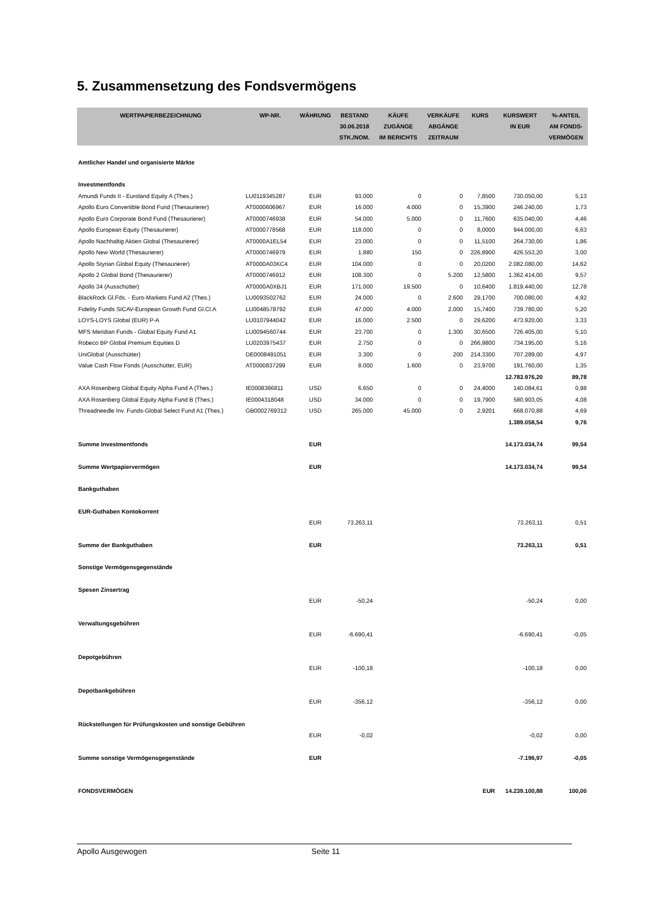5. Zusammensetzung des Fondsvermögens
| WERTPAPIERBEZEICHNUNG | WP-NR. | WÄHRUNG | BESTAND 30.06.2018 STK./NOM. | KÄUFE ZUGÄNGE IM BERICHTS | VERKÄUFE ABGÄNGE ZEITRAUM | KURS | KURSWERT IN EUR | %-ANTEIL AM FONDS- VERMÖGEN |
| --- | --- | --- | --- | --- | --- | --- | --- | --- |
| Amtlicher Handel und organisierte Märkte | | | | | | | | |
| Investmentfonds | | | | | | | | |
| Amundi Funds II - Euroland Equity A (Thes.) | LU0119345287 | EUR | 93.000 | 0 | 0 | 7,8500 | 730.050,00 | 5,13 |
| Apollo Euro Convertible Bond Fund (Thesaurierer) | AT0000606967 | EUR | 16.000 | 4.000 | 0 | 15,3900 | 246.240,00 | 1,73 |
| Apollo Euro Corporate Bond Fund (Thesaurierer) | AT0000746938 | EUR | 54.000 | 5.000 | 0 | 11,7600 | 635.040,00 | 4,46 |
| Apollo European Equity (Thesaurierer) | AT0000778568 | EUR | 118.000 | 0 | 0 | 8,0000 | 944.000,00 | 6,63 |
| Apollo Nachhaltig Aktien Global (Thesaurierer) | AT0000A1EL54 | EUR | 23.000 | 0 | 0 | 11,5100 | 264.730,00 | 1,86 |
| Apollo New World (Thesaurierer) | AT0000746979 | EUR | 1.880 | 150 | 0 | 226,8900 | 426.553,20 | 3,00 |
| Apollo Styrian Global Equity (Thesaurierer) | AT0000A03KC4 | EUR | 104.000 | 0 | 0 | 20,0200 | 2.082.080,00 | 14,62 |
| Apollo 2 Global Bond (Thesaurierer) | AT0000746912 | EUR | 108.300 | 0 | 5.200 | 12,5800 | 1.362.414,00 | 9,57 |
| Apollo 34 (Ausschütter) | AT0000A0XBJ1 | EUR | 171.000 | 19.500 | 0 | 10,6400 | 1.819.440,00 | 12,78 |
| BlackRock Gl.Fds. - Euro-Markets Fund A2 (Thes.) | LU0093502762 | EUR | 24.000 | 0 | 2.600 | 29,1700 | 700.080,00 | 4,92 |
| Fidelity Funds SICAV-European Growth Fund Gl.Cl.A | LU0048578792 | EUR | 47.000 | 4.000 | 2.000 | 15,7400 | 739.780,00 | 5,20 |
| LOYS-LOYS Global (EUR) P-A | LU0107944042 | EUR | 16.000 | 2.500 | 0 | 29,6200 | 473.920,00 | 3,33 |
| MFS Meridian Funds - Global Equity Fund A1 | LU0094560744 | EUR | 23.700 | 0 | 1.300 | 30,6500 | 726.405,00 | 5,10 |
| Robeco BP Global Premium Equities D | LU0203975437 | EUR | 2.750 | 0 | 0 | 266,9800 | 734.195,00 | 5,16 |
| UniGlobal (Ausschütter) | DE0008491051 | EUR | 3.300 | 0 | 200 | 214,3300 | 707.289,00 | 4,97 |
| Value Cash Flow Fonds (Ausschütter, EUR) | AT0000837299 | EUR | 8.000 | 1.600 | 0 | 23,9700 | 191.760,00 | 1,35 |
| | | | | | | | 12.783.976,20 | 89,78 |
| AXA Rosenberg Global Equity Alpha Fund A (Thes.) | IE0008366811 | USD | 6.650 | 0 | 0 | 24,4000 | 140.084,61 | 0,98 |
| AXA Rosenberg Global Equity Alpha Fund B (Thes.) | IE0004318048 | USD | 34.000 | 0 | 0 | 19,7900 | 580.903,05 | 4,08 |
| Threadneedle Inv. Funds-Global Select Fund A1 (Thes.) | GB0002769312 | USD | 265.000 | 45.000 | 0 | 2,9201 | 668.070,88 | 4,69 |
| | | | | | | | 1.389.058,54 | 9,76 |
| Summe Investmentfonds | | EUR | | | | | 14.173.034,74 | 99,54 |
| Summe Wertpapiervermögen | | EUR | | | | | 14.173.034,74 | 99,54 |
| Bankguthaben | | | | | | | | |
| EUR-Guthaben Kontokorrent | | | | | | | | |
| | | EUR | 73.263,11 | | | | 73.263,11 | 0,51 |
| Summe der Bankguthaben | | EUR | | | | | 73.263,11 | 0,51 |
| Sonstige Vermögensgegenstände | | | | | | | | |
| Spesen Zinsertrag | | | | | | | | |
| | | EUR | -50,24 | | | | -50,24 | 0,00 |
| Verwaltungsgebühren | | | | | | | | |
| | | EUR | -6.690,41 | | | | -6.690,41 | -0,05 |
| Depotgebühren | | | | | | | | |
| | | EUR | -100,18 | | | | -100,18 | 0,00 |
| Depotbankgebühren | | | | | | | | |
| | | EUR | -356,12 | | | | -356,12 | 0,00 |
| Rückstellungen für Prüfungskosten und sonstige Gebühren | | | | | | | | |
| | | EUR | -0,02 | | | | -0,02 | 0,00 |
| Summe sonstige Vermögensgegenstände | | EUR | | | | | -7.196,97 | -0,05 |
| FONDSVERMÖGEN | | | | | | EUR | 14.239.100,88 | 100,00 |
Apollo Ausgewogen Seite 11